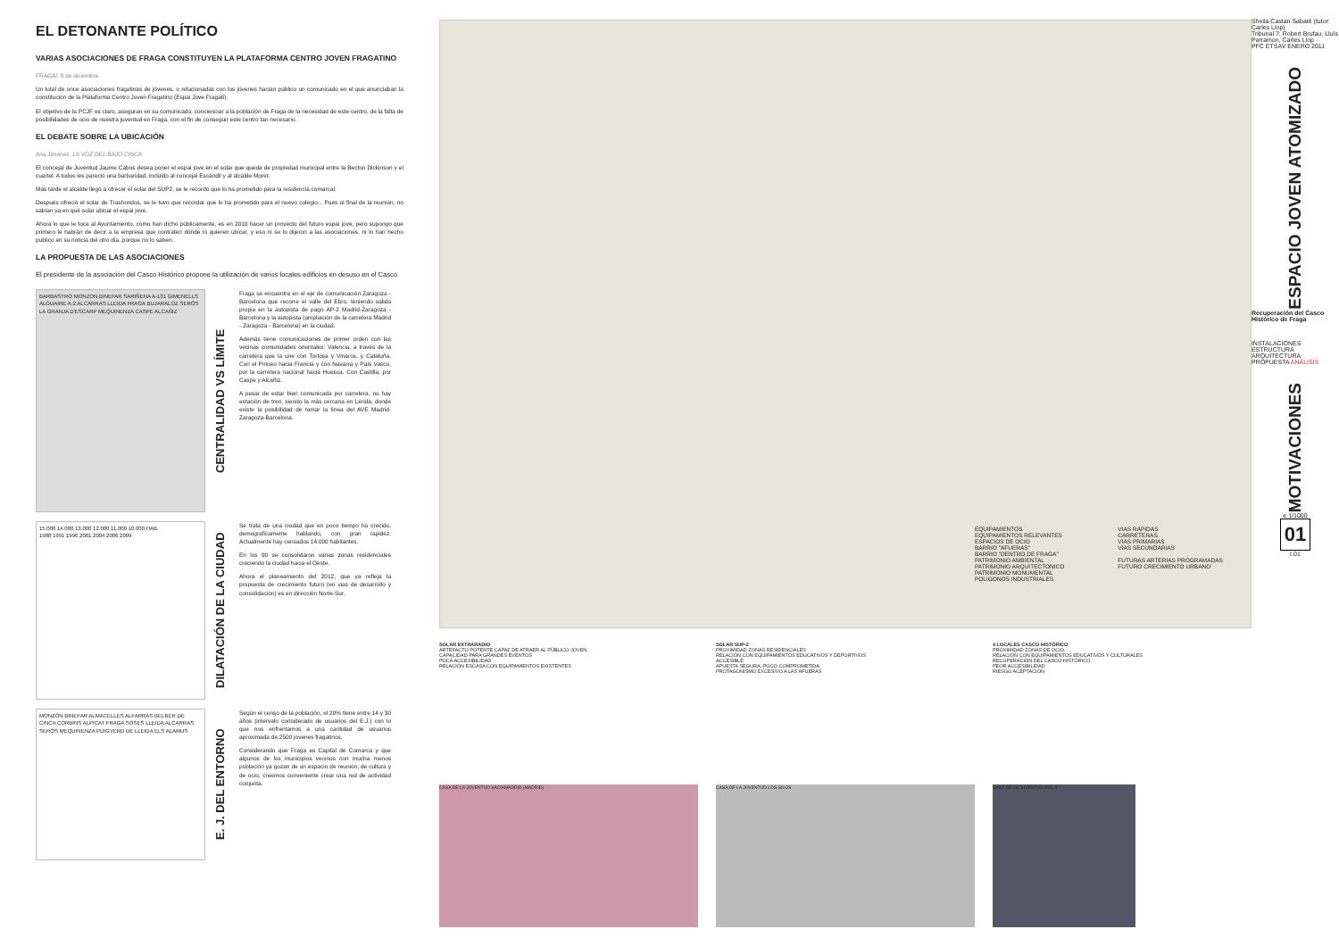EL DETONANTE POLÍTICO
VARIAS ASOCIACIONES DE FRAGA CONSTITUYEN LA PLATAFORMA CENTRO JOVEN FRAGATINO
FRAGA/. 6 de diciembre.
Un total de once asociaciones fragatinas de jóvenes, o relacionadas con los jóvenes hacian público un comunicado en el que anunciaban la constitución de la Plataforma Centro Joven Fragatino (Espai Jove Fragatí).
El objetivo de la PCJF es claro, aseguran en su comunicado: concienciar a la población de Fraga de la necesidad de este centro, de la falta de posibilidades de ocio de nuestra juventud en Fraga, con el fin de conseguir este centro tan necesario.
EL DEBATE SOBRE LA UBICACIÓN
Ana Jiménez. LA VOZ DEL BAJO CINCA
El concejal de Juventud Jaume Cabos desea poner el espai jove en el solar que queda de propiedad municipal entre la Becton Dickinson y el cuartel. A todos les pareció una barbaridad, incluido al concejal Escándil y al alcalde Moret.
Más tarde el alcalde llegó a ofrecer el solar del SUP2, se le recordó que lo ha prometido para la residencia comarcal.
Después ofreció el solar de Trashondos, se le tuvo que recordar que lo ha prometido para el nuevo colegio... Pues al final de la reunión, no sabían ya en qué solar ubicar el espai jove.
Ahora lo que le toca al Ayuntamiento, como han dicho públicamente, es en 2010 hacer un proyecto del futuro espai jove, pero supongo que primero le habrán de decir a la empresa que contraten dónde lo quieren ubicar, y eso ni se lo dijeron a las asociaciones, ni lo han hecho publico en su noticia del otro día, porque no lo saben.
LA PROPUESTA DE LAS ASOCIACIONES
El presidente de la asociación del Casco Histórico propone la utilización de varios locales-edificios en desuso en el Casco.
BARBASTRO MONZON BINEFAR SARIÑENA A-131 GIMENELLS ALGUAIRE A-2 ALCARRAS LLEIDA FRAGA BUJARALOZ SERÓS LA GRANJA D'ESCARP MEQUINENZA CASPE ALCAÑIZ
CENTRALIDAD VS LÍMITE
Fraga se encuentra en el eje de comunicación Zaragoza - Barcelona que recorre el valle del Ebro, teniendo salida propia en la autopista de pago AP-2 Madrid-Zaragoza - Barcelona y la autopista (ampliación de la carretera Madrid - Zaragoza - Barcelona) en la ciudad.
Además tiene comunicaciones de primer orden con las vecinas comunidades orientales: Valencia, a través de la carretera que la une con Tortosa y Vinaros, y Cataluña. Con el Pirineo hacia Francia y con Navarra y País Vasco, por la carretera nacional hacia Huesca. Con Castilla, por Caspe y Alcañiz.
A pesar de estar bien comunicada por carretera, no hay estación de tren, siendo la más cercana en Lérida, donde existe la posibilidad de tomar la línea del AVE Madrid-Zaragoza-Barcelona.
15.000 14.000 13.000 12.000 11.000 10.000 HAB.
1988 1991 1996 2001 2004 2006 2009
DILATACIÓN DE LA CIUDAD
Se trata de una ciudad que en poco tiempo ha crecido, demograficamente hablando, con gran rapidez. Actualmente hay censados 14.000 habitantes.
En los 90 se consolidaron varias zonas residenciales creciendo la ciudad hacia el Oeste.
Ahora el planeamiento del 2012, que ya refleja la propuesta de crecimiento futuro (en vias de desarrollo y consolidación) es en dirección Norte-Sur.
MONZÓN BINEFAR ALMACELLES ALFARRAS BELBER DE CINCA CORBINS ALPICAT FRAGA SOSES LLEIDA ALCARRAS SERÓS MEQUINENZA PUIGVERD DE LLEIDA ELS ALAMUS
E. J. DEL ENTORNO
Según el censo de la población, el 20% tiene entre 14 y 30 años (intervalo considerado de usuarios del E.J.) con lo que nos enfrentamos a una cantidad de usuarios aproximada de 2500 jovenes fragatinos.
Considerando que Fraga es Capital de Comarca y que algunos de los municipios vecinos con mucha menos población ya gozan de un espacio de reunión, de cultura y de ocio, creemos conveniente crear una red de actividad conjunta.
EQUIPAMIENTOS
EQUIPAMIENTOS RELEVANTES
ESPACIOS DE OCIO
BARRIO "AFUERAS"
BARRIO "DENTRO DE FRAGA"
PATRIMONIO AMBIENTAL
PATRIMONIO ARQUITECTONICO
PATRIMONIO MONUMENTAL
POLIGONOS INDUSTRIALES
VIAS RAPIDAS
CARRETERAS
VIAS PRIMARIAS
VIAS SECUNDARIAS
FUTURAS ARTERIAS PROGRAMADAS
FUTURO CRECIMIENTO URBANO
SOLAR EXTRARADIO
ARTEFACTO POTENTE CAPAZ DE ATRAER AL PÚBLICO JOVEN.
CAPACIDAD PARA GRANDES EVENTOS
POCA ACCESIBILIDAD
RELACIÓN ESCASA CON EQUIPAMIENTOS EXISTENTES
SOLAR SUP-2
PROXIMIDAD ZONAS RESIDENCIALES.
RELACIÓN CON EQUIPAMIENTOS EDUCATIVOS Y DEPORTIVOS
ACCESIBLE
APUESTA SEGURA, POCO COMPROMETIDA
PROTAGONISMO EXCESIVO A LAS AFUERAS
4 LOCALES CASCO HISTÓRICO
PROXIMIDAD ZONAS DE OCIO.
RELACIÓN CON EQUIPAMIENTOS EDUCATIVOS Y CULTURALES
RECUPERACIÓN DEL CASCO HISTÓRICO
PEOR ACCESIBILIDAD
RIESGO ACEPTACIÓN
CASA DE LA JUVENTUD VACIAMADRID (MADRID) CASA DE LA JUVENTUD LOS SILOS CASA DE LA JUVENTUD ÁVILA
Sheila Castan Sabaté (tutor: Carles Llop)
Tribunal 7: Robert Brufau, Lluís Parramon, Carles Llop
PFC ETSAV ENERO 2011
ESPACIO JOVEN ATOMIZADO
Recuperación del Casco Histórico de Fraga
INSTALACIONES ESTRUCTURA ARQUITECTURA PROPUESTA ANÁLISIS
MOTIVACIONES
e 1/1000
01
I.01